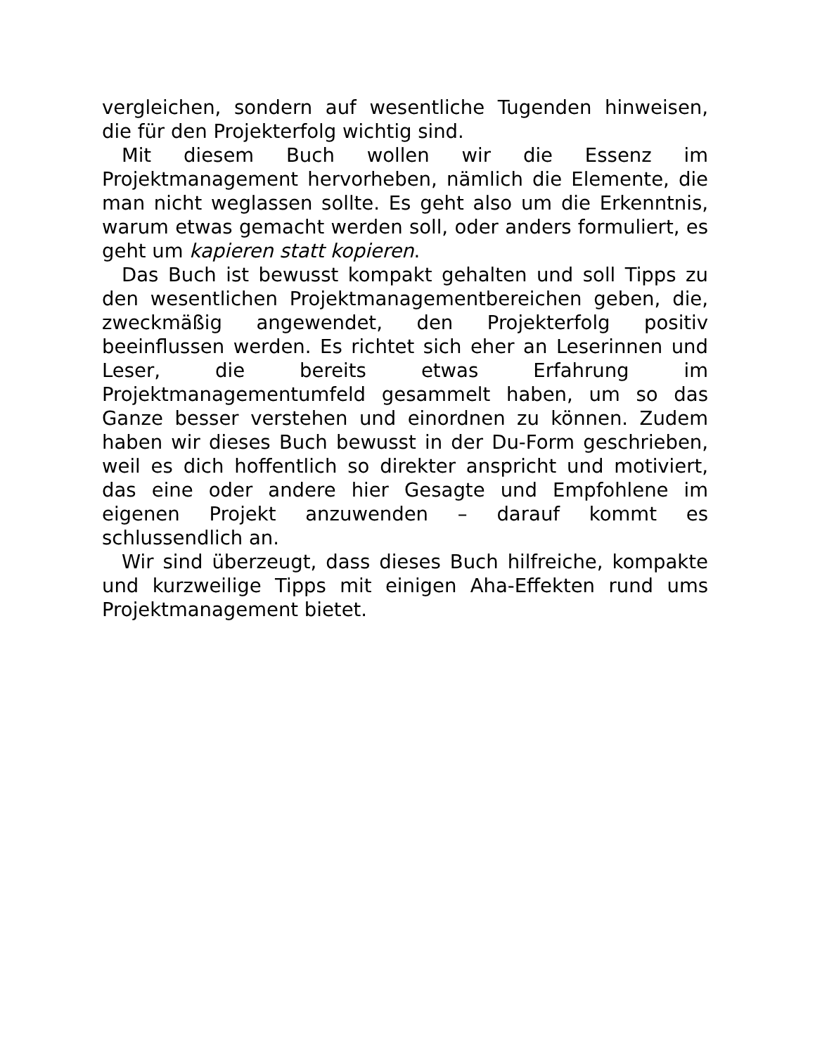vergleichen, sondern auf wesentliche Tugenden hinweisen, die für den Projekterfolg wichtig sind.
Mit diesem Buch wollen wir die Essenz im Projektmanagement hervorheben, nämlich die Elemente, die man nicht weglassen sollte. Es geht also um die Erkenntnis, warum etwas gemacht werden soll, oder anders formuliert, es geht um kapieren statt kopieren.
Das Buch ist bewusst kompakt gehalten und soll Tipps zu den wesentlichen Projektmanagementbereichen geben, die, zweckmäßig angewendet, den Projekterfolg positiv beeinflussen werden. Es richtet sich eher an Leserinnen und Leser, die bereits etwas Erfahrung im Projektmanagementumfeld gesammelt haben, um so das Ganze besser verstehen und einordnen zu können. Zudem haben wir dieses Buch bewusst in der Du-Form geschrieben, weil es dich hoffentlich so direkter anspricht und motiviert, das eine oder andere hier Gesagte und Empfohlene im eigenen Projekt anzuwenden – darauf kommt es schlussendlich an.
Wir sind überzeugt, dass dieses Buch hilfreiche, kompakte und kurzweilige Tipps mit einigen Aha-Effekten rund ums Projektmanagement bietet.